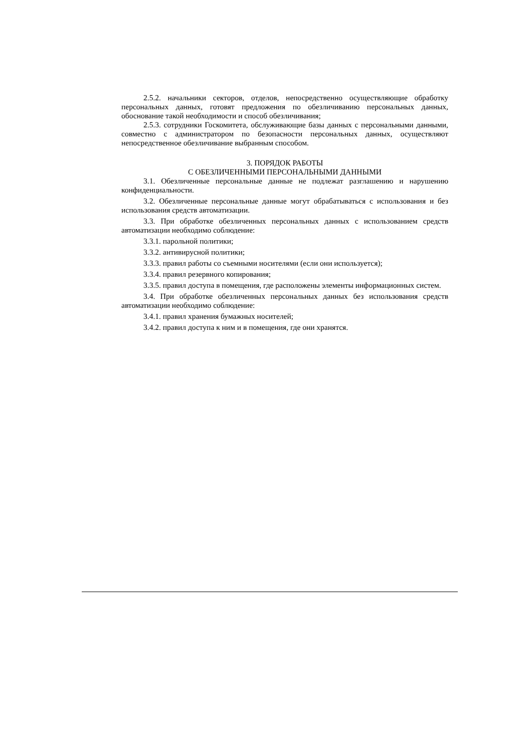2.5.2. начальники секторов, отделов, непосредственно осуществляющие обработку персональных данных, готовят предложения по обезличиванию персональных данных, обоснование такой необходимости и способ обезличивания;
2.5.3. сотрудники Госкомитета, обслуживающие базы данных с персональными данными, совместно с администратором по безопасности персональных данных, осуществляют непосредственное обезличивание выбранным способом.
3. ПОРЯДОК РАБОТЫ
С ОБЕЗЛИЧЕННЫМИ ПЕРСОНАЛЬНЫМИ ДАННЫМИ
3.1. Обезличенные персональные данные не подлежат разглашению и нарушению конфиденциальности.
3.2. Обезличенные персональные данные могут обрабатываться с использования и без использования средств автоматизации.
3.3. При обработке обезличенных персональных данных с использованием средств автоматизации необходимо соблюдение:
3.3.1. парольной политики;
3.3.2. антивирусной политики;
3.3.3. правил работы со съемными носителями (если они используется);
3.3.4. правил резервного копирования;
3.3.5. правил доступа в помещения, где расположены элементы информационных систем.
3.4. При обработке обезличенных персональных данных без использования средств автоматизации необходимо соблюдение:
3.4.1. правил хранения бумажных носителей;
3.4.2. правил доступа к ним и в помещения, где они хранятся.